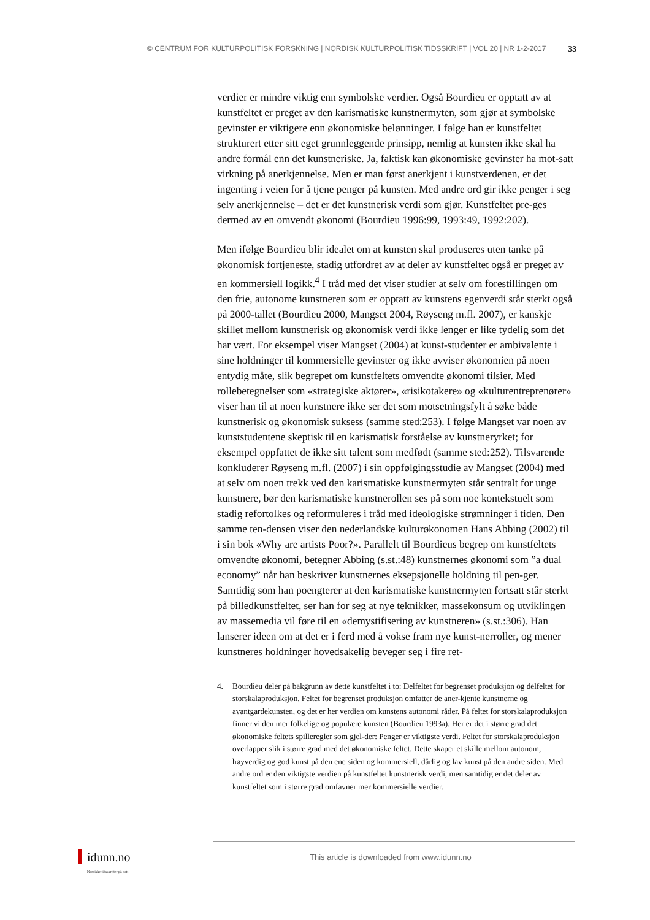© CENTRUM FÖR KULTURPOLITISK FORSKNING | NORDISK KULTURPOLITISK TIDSSKRIFT | VOL 20 | NR 1-2-2017 33
verdier er mindre viktig enn symbolske verdier. Også Bourdieu er opptatt av at kunstfeltet er preget av den karismatiske kunstnermyten, som gjør at symbolske gevinster er viktigere enn økonomiske belønninger. I følge han er kunstfeltet strukturert etter sitt eget grunnleggende prinsipp, nemlig at kunsten ikke skal ha andre formål enn det kunstneriske. Ja, faktisk kan økonomiske gevinster ha mot-satt virkning på anerkjennelse. Men er man først anerkjent i kunstverdenen, er det ingenting i veien for å tjene penger på kunsten. Med andre ord gir ikke penger i seg selv anerkjennelse – det er det kunstnerisk verdi som gjør. Kunstfeltet pre-ges dermed av en omvendt økonomi (Bourdieu 1996:99, 1993:49, 1992:202).
Men ifølge Bourdieu blir idealet om at kunsten skal produseres uten tanke på økonomisk fortjeneste, stadig utfordret av at deler av kunstfeltet også er preget av en kommersiell logikk.<sup>4</sup> I tråd med det viser studier at selv om forestillingen om den frie, autonome kunstneren som er opptatt av kunstens egenverdi står sterkt også på 2000-tallet (Bourdieu 2000, Mangset 2004, Røyseng m.fl. 2007), er kanskje skillet mellom kunstnerisk og økonomisk verdi ikke lenger er like tydelig som det har vært. For eksempel viser Mangset (2004) at kunst-studenter er ambivalente i sine holdninger til kommersielle gevinster og ikke avviser økonomien på noen entydig måte, slik begrepet om kunstfeltets omvendte økonomi tilsier. Med rollebetegnelser som «strategiske aktører», «risikotakere» og «kulturentreprenører» viser han til at noen kunstnere ikke ser det som motsetningsfylt å søke både kunstnerisk og økonomisk suksess (samme sted:253). I følge Mangset var noen av kunststudentene skeptisk til en karismatisk forståelse av kunstneryrket; for eksempel oppfattet de ikke sitt talent som medfødt (samme sted:252). Tilsvarende konkluderer Røyseng m.fl. (2007) i sin oppfølgingsstudie av Mangset (2004) med at selv om noen trekk ved den karismatiske kunstnermyten står sentralt for unge kunstnere, bør den karismatiske kunstnerollen ses på som noe kontekstuelt som stadig refortolkes og reformuleres i tråd med ideologiske strømninger i tiden. Den samme ten-densen viser den nederlandske kulturøkonomen Hans Abbing (2002) til i sin bok «Why are artists Poor?». Parallelt til Bourdieus begrep om kunstfeltets omvendte økonomi, betegner Abbing (s.st.:48) kunstnernes økonomi som ”a dual economy” når han beskriver kunstnernes eksepsjonelle holdning til pen-ger. Samtidig som han poengterer at den karismatiske kunstnermyten fortsatt står sterkt på billedkunstfeltet, ser han for seg at nye teknikker, massekonsum og utviklingen av massemedia vil føre til en «demystifisering av kunstneren» (s.st.:306). Han lanserer ideen om at det er i ferd med å vokse fram nye kunst-nerroller, og mener kunstneres holdninger hovedsakelig beveger seg i fire ret-
4. Bourdieu deler på bakgrunn av dette kunstfeltet i to: Delfeltet for begrenset produksjon og delfeltet for storskalaproduksjon. Feltet for begrenset produksjon omfatter de aner-kjente kunstnerne og avantgardekunsten, og det er her verdien om kunstens autonomi råder. På feltet for storskalaproduksjon finner vi den mer folkelige og populære kunsten (Bourdieu 1993a). Her er det i større grad det økonomiske feltets spilleregler som gjel-der: Penger er viktigste verdi. Feltet for storskalaproduksjon overlapper slik i større grad med det økonomiske feltet. Dette skaper et skille mellom autonom, høyverdig og god kunst på den ene siden og kommersiell, dårlig og lav kunst på den andre siden. Med andre ord er den viktigste verdien på kunstfeltet kunstnerisk verdi, men samtidig er det deler av kunstfeltet som i større grad omfavner mer kommersielle verdier.
idunn.no
Nordiske tidsskrifter på nett
This article is downloaded from www.idunn.no